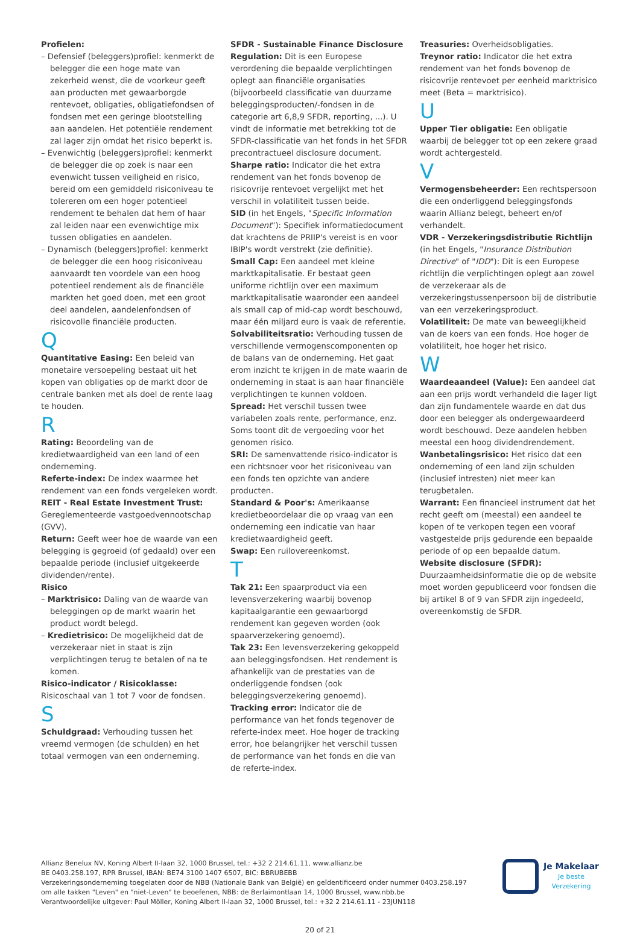Profielen:
– Defensief (beleggers)profiel: kenmerkt de belegger die een hoge mate van zekerheid wenst, die de voorkeur geeft aan producten met gewaarborgde rentevoet, obligaties, obligatiefondsen of fondsen met een geringe blootstelling aan aandelen. Het potentiële rendement zal lager zijn omdat het risico beperkt is.
– Evenwichtig (beleggers)profiel: kenmerkt de belegger die op zoek is naar een evenwicht tussen veiligheid en risico, bereid om een gemiddeld risiconiveau te tolereren om een hoger potentieel rendement te behalen dat hem of haar zal leiden naar een evenwichtige mix tussen obligaties en aandelen.
– Dynamisch (beleggers)profiel: kenmerkt de belegger die een hoog risiconiveau aanvaardt ten voordele van een hoog potentieel rendement als de financiële markten het goed doen, met een groot deel aandelen, aandelenfondsen of risicovolle financiële producten.
Q
Quantitative Easing: Een beleid van monetaire versoepeling bestaat uit het kopen van obligaties op de markt door de centrale banken met als doel de rente laag te houden.
R
Rating: Beoordeling van de kredietwaardigheid van een land of een onderneming.
Referte-index: De index waarmee het rendement van een fonds vergeleken wordt.
REIT - Real Estate Investment Trust: Gereglementeerde vastgoedvennootschap (GVV).
Return: Geeft weer hoe de waarde van een belegging is gegroeid (of gedaald) over een bepaalde periode (inclusief uitgekeerde dividenden/rente).
Risico
– Marktrisico: Daling van de waarde van beleggingen op de markt waarin het product wordt belegd.
– Kredietrisico: De mogelijkheid dat de verzekeraar niet in staat is zijn verplichtingen terug te betalen of na te komen.
Risico-indicator / Risicoklasse: Risicoschaal van 1 tot 7 voor de fondsen.
S
Schuldgraad: Verhouding tussen het vreemd vermogen (de schulden) en het totaal vermogen van een onderneming.
SFDR - Sustainable Finance Disclosure Regulation: Dit is een Europese verordening die bepaalde verplichtingen oplegt aan financiële organisaties (bijvoorbeeld classificatie van duurzame beleggingsproducten/-fondsen in de categorie art 6,8,9 SFDR, reporting, ...). U vindt de informatie met betrekking tot de SFDR-classificatie van het fonds in het SFDR precontractueel disclosure document.
Sharpe ratio: Indicator die het extra rendement van het fonds bovenop de risicovrije rentevoet vergelijkt met het verschil in volatiliteit tussen beide.
SID (in het Engels, "Specific Information Document"): Specifiek informatiedocument dat krachtens de PRIIP's vereist is en voor IBIP's wordt verstrekt (zie definitie).
Small Cap: Een aandeel met kleine marktkapitalisatie. Er bestaat geen uniforme richtlijn over een maximum marktkapitalisatie waaronder een aandeel als small cap of mid-cap wordt beschouwd, maar één miljard euro is vaak de referentie.
Solvabiliteitsratio: Verhouding tussen de verschillende vermogenscomponenten op de balans van de onderneming. Het gaat erom inzicht te krijgen in de mate waarin de onderneming in staat is aan haar financiële verplichtingen te kunnen voldoen.
Spread: Het verschil tussen twee variabelen zoals rente, performance, enz. Soms toont dit de vergoeding voor het genomen risico.
SRI: De samenvattende risico-indicator is een richtsnoer voor het risiconiveau van een fonds ten opzichte van andere producten.
Standard & Poor's: Amerikaanse kredietbeoordelaar die op vraag van een onderneming een indicatie van haar kredietwaardigheid geeft.
Swap: Een ruilovereenkomst.
T
Tak 21: Een spaarproduct via een levensverzekering waarbij bovenop kapitaalgarantie een gewaarborgd rendement kan gegeven worden (ook spaarverzekering genoemd).
Tak 23: Een levensverzekering gekoppeld aan beleggingsfondsen. Het rendement is afhankelijk van de prestaties van de onderliggende fondsen (ook beleggingsverzekering genoemd).
Tracking error: Indicator die de performance van het fonds tegenover de referte-index meet. Hoe hoger de tracking error, hoe belangrijker het verschil tussen de performance van het fonds en die van de referte-index.
Treasuries: Overheidsobligaties.
Treynor ratio: Indicator die het extra rendement van het fonds bovenop de risicovrije rentevoet per eenheid marktrisico meet (Beta = marktrisico).
U
Upper Tier obligatie: Een obligatie waarbij de belegger tot op een zekere graad wordt achtergesteld.
V
Vermogensbeheerder: Een rechtspersoon die een onderliggend beleggingsfonds waarin Allianz belegt, beheert en/of verhandelt.
VDR - Verzekeringsdistributie Richtlijn (in het Engels, "Insurance Distribution Directive" of "IDD"): Dit is een Europese richtlijn die verplichtingen oplegt aan zowel de verzekeraar als de verzekeringstussenpersoon bij de distributie van een verzekeringsproduct.
Volatiliteit: De mate van beweeglijkheid van de koers van een fonds. Hoe hoger de volatiliteit, hoe hoger het risico.
W
Waardeaandeel (Value): Een aandeel dat aan een prijs wordt verhandeld die lager ligt dan zijn fundamentele waarde en dat dus door een belegger als ondergewaardeerd wordt beschouwd. Deze aandelen hebben meestal een hoog dividendrendement.
Wanbetalingsrisico: Het risico dat een onderneming of een land zijn schulden (inclusief intresten) niet meer kan terugbetalen.
Warrant: Een financieel instrument dat het recht geeft om (meestal) een aandeel te kopen of te verkopen tegen een vooraf vastgestelde prijs gedurende een bepaalde periode of op een bepaalde datum.
Website disclosure (SFDR): Duurzaamheidsinformatie die op de website moet worden gepubliceerd voor fondsen die bij artikel 8 of 9 van SFDR zijn ingedeeld, overeenkomstig de SFDR.
Allianz Benelux NV, Koning Albert II-laan 32, 1000 Brussel, tel.: +32 2 214.61.11, www.allianz.be
BE 0403.258.197, RPR Brussel, IBAN: BE74 3100 1407 6507, BIC: BBRUBEBB
Verzekeringsonderneming toegelaten door de NBB (Nationale Bank van België) en geïdentificeerd onder nummer 0403.258.197
om alle takken "Leven" en "niet-Leven" te beoefenen, NBB: de Berlaimontlaan 14, 1000 Brussel, www.nbb.be
Verantwoordelijke uitgever: Paul Möller, Koning Albert II-laan 32, 1000 Brussel, tel.: +32 2 214.61.11 - 23JUN118
Je Makelaar
Je beste
Verzekering
20 of 21